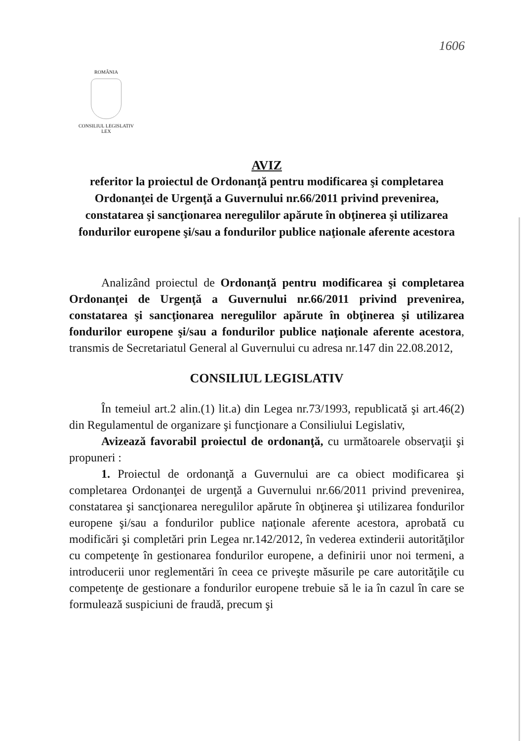1606
ROMÂNIA
CONSILIUL LEGISLATIV
LEX
AVIZ
referitor la proiectul de Ordonanţă pentru modificarea şi completarea Ordonanţei de Urgenţă a Guvernului nr.66/2011 privind prevenirea, constatarea şi sancţionarea neregulilor apărute în obţinerea şi utilizarea fondurilor europene şi/sau a fondurilor publice naţionale aferente acestora
Analizând proiectul de Ordonanţă pentru modificarea şi completarea Ordonanţei de Urgenţă a Guvernului nr.66/2011 privind prevenirea, constatarea şi sancţionarea neregulilor apărute în obţinerea şi utilizarea fondurilor europene şi/sau a fondurilor publice naţionale aferente acestora, transmis de Secretariatul General al Guvernului cu adresa nr.147 din 22.08.2012,
CONSILIUL LEGISLATIV
În temeiul art.2 alin.(1) lit.a) din Legea nr.73/1993, republicată şi art.46(2) din Regulamentul de organizare şi funcţionare a Consiliului Legislativ,
Avizează favorabil proiectul de ordonanţă, cu următoarele observaţii şi propuneri :
1. Proiectul de ordonanţă a Guvernului are ca obiect modificarea şi completarea Ordonanţei de urgenţă a Guvernului nr.66/2011 privind prevenirea, constatarea şi sancţionarea neregulilor apărute în obţinerea şi utilizarea fondurilor europene şi/sau a fondurilor publice naţionale aferente acestora, aprobată cu modificări şi completări prin Legea nr.142/2012, în vederea extinderii autorităţilor cu competenţe în gestionarea fondurilor europene, a definirii unor noi termeni, a introducerii unor reglementări în ceea ce priveşte măsurile pe care autorităţile cu competenţe de gestionare a fondurilor europene trebuie să le ia în cazul în care se formulează suspiciuni de fraudă, precum şi